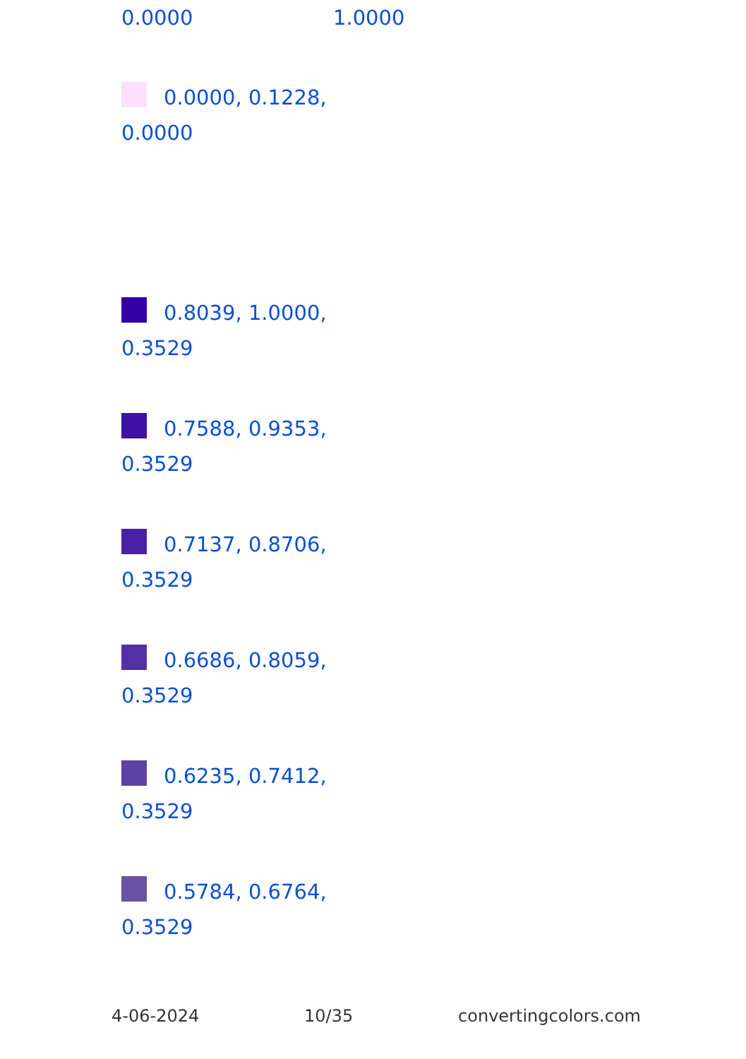0.0000 1.0000
0.0000, 0.1228, 0.0000
0.8039, 1.0000, 0.3529
0.7588, 0.9353, 0.3529
0.7137, 0.8706, 0.3529
0.6686, 0.8059, 0.3529
0.6235, 0.7412, 0.3529
0.5784, 0.6764, 0.3529
4-06-2024 10/35 convertingcolors.com